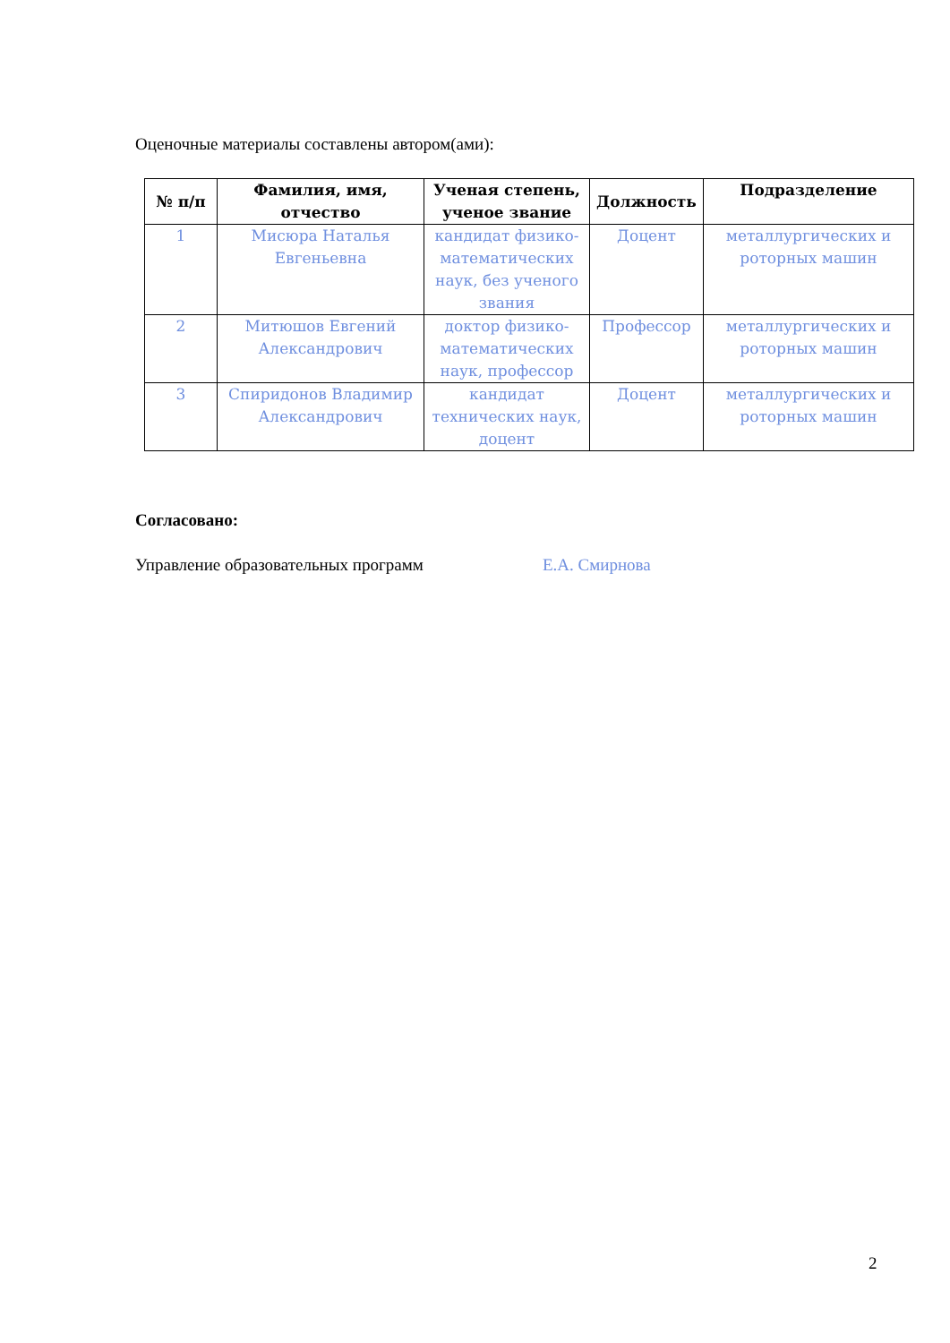Оценочные материалы составлены автором(ами):
| № п/п | Фамилия, имя, отчество | Ученая степень, ученое звание | Должность | Подразделение |
| --- | --- | --- | --- | --- |
| 1 | Мисюра Наталья Евгеньевна | кандидат физико-математических наук, без ученого звания | Доцент | металлургических и роторных машин |
| 2 | Митюшов Евгений Александрович | доктор физико-математических наук, профессор | Профессор | металлургических и роторных машин |
| 3 | Спиридонов Владимир Александрович | кандидат технических наук, доцент | Доцент | металлургических и роторных машин |
Согласовано:
Управление образовательных программ Е.А. Смирнова
2